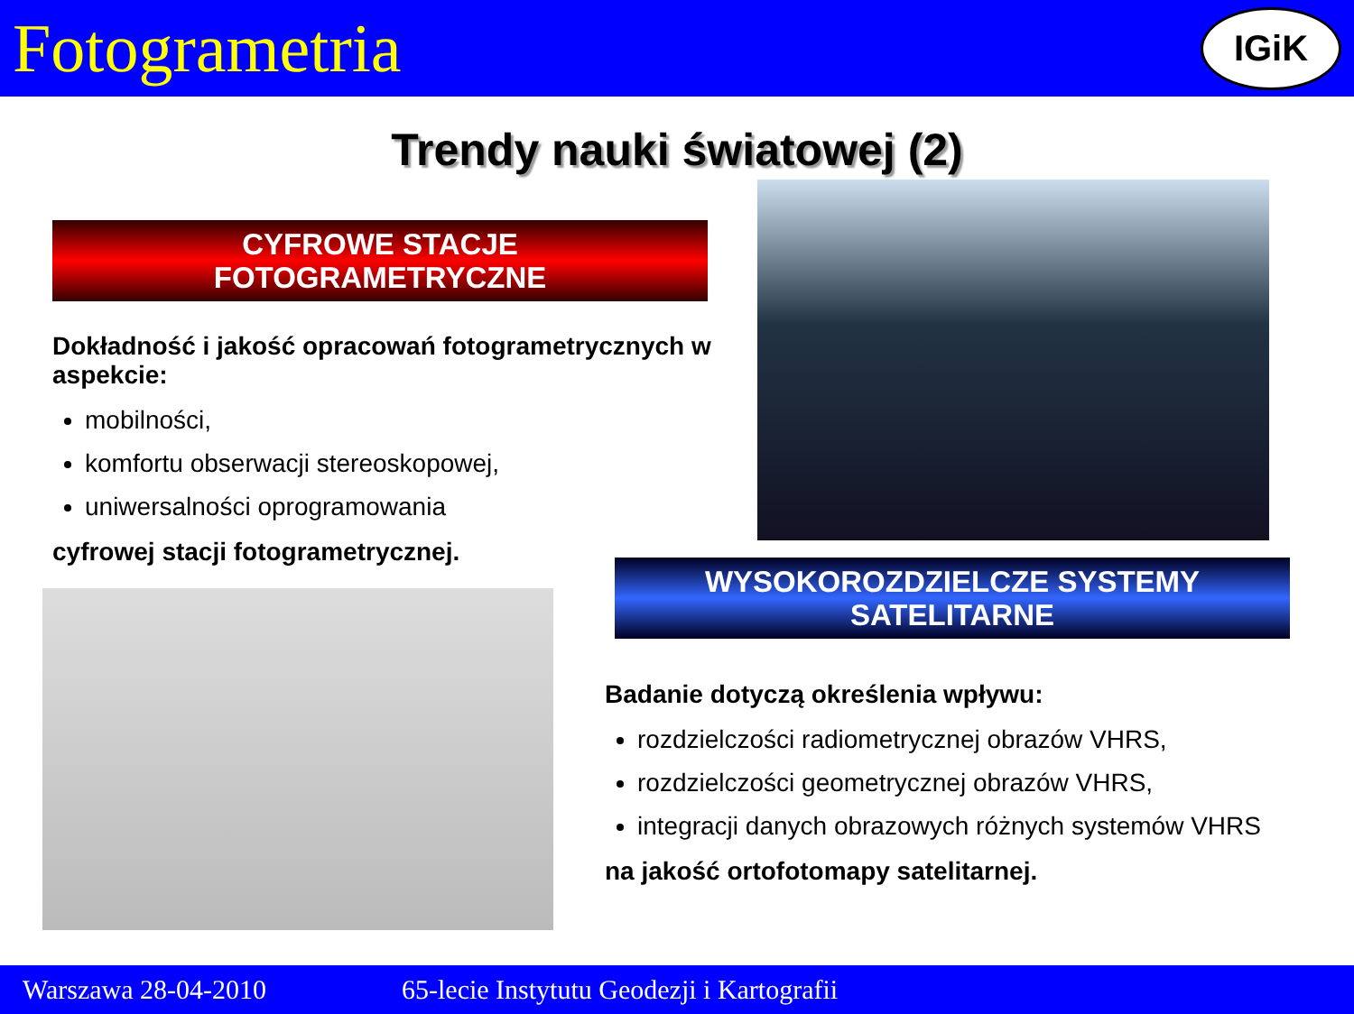Fotogrametria
IGiK
Trendy nauki światowej (2)
CYFROWE STACJE
FOTOGRAMETRYCZNE
Dokładność i jakość opracowań fotogrametrycznych w aspekcie:
mobilności,
komfortu obserwacji stereoskopowej,
uniwersalności oprogramowania
cyfrowej stacji fotogrametrycznej.
WYSOKOROZDZIELCZE SYSTEMY
SATELITARNE
Badanie dotyczą określenia wpływu:
rozdzielczości radiometrycznej obrazów VHRS,
rozdzielczości geometrycznej obrazów VHRS,
integracji danych obrazowych różnych systemów VHRS
na jakość ortofotomapy satelitarnej.
Warszawa 28-04-2010 65-lecie Instytutu Geodezji i Kartografii